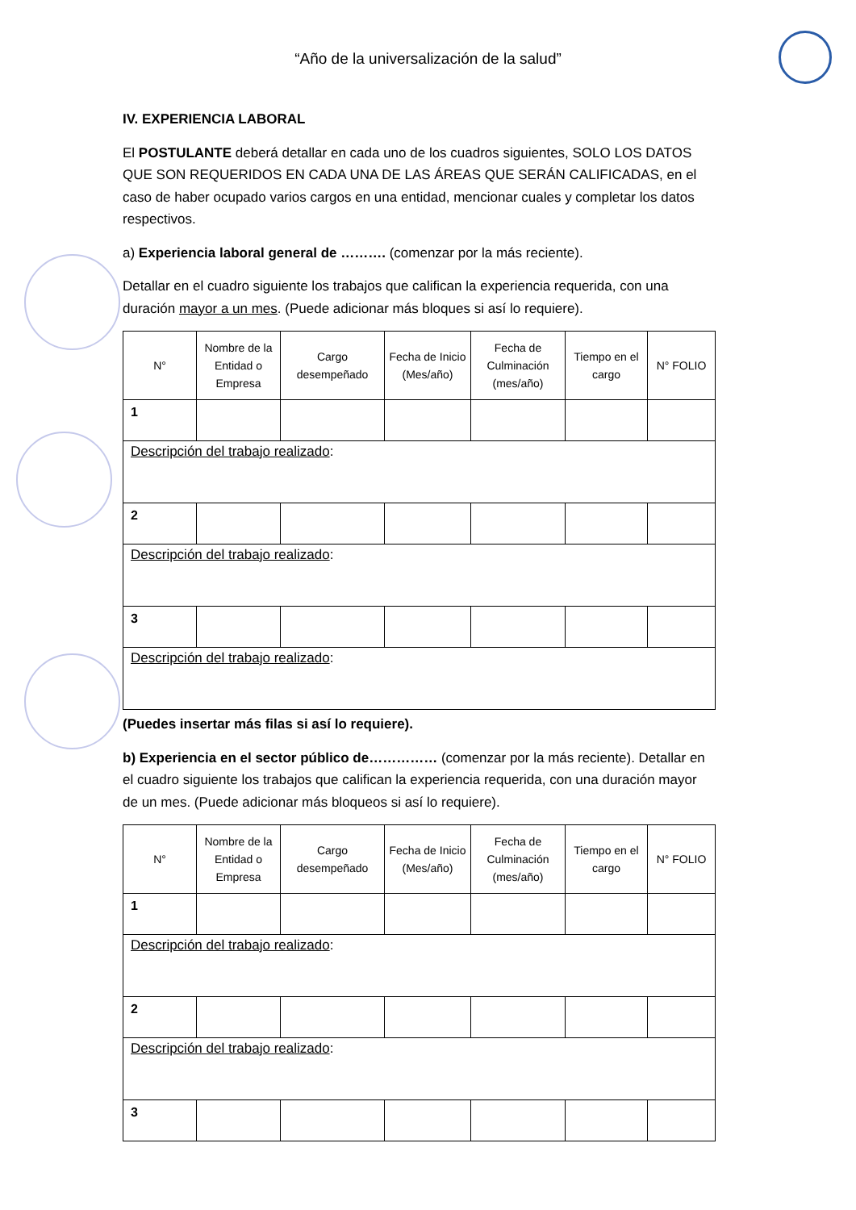“Año de la universalización de la salud”
IV. EXPERIENCIA LABORAL
El POSTULANTE deberá detallar en cada uno de los cuadros siguientes, SOLO LOS DATOS QUE SON REQUERIDOS EN CADA UNA DE LAS ÁREAS QUE SERÁN CALIFICADAS, en el caso de haber ocupado varios cargos en una entidad, mencionar cuales y completar los datos respectivos.
a) Experiencia laboral general de ………. (comenzar por la más reciente).
Detallar en el cuadro siguiente los trabajos que califican la experiencia requerida, con una duración mayor a un mes. (Puede adicionar más bloques si así lo requiere).
| N° | Nombre de la Entidad o Empresa | Cargo desempeñado | Fecha de Inicio (Mes/año) | Fecha de Culminación (mes/año) | Tiempo en el cargo | N° FOLIO |
| --- | --- | --- | --- | --- | --- | --- |
| 1 | | | | | | |
| Descripción del trabajo realizado : | | | | | | |
| 2 | | | | | | |
| Descripción del trabajo realizado : | | | | | | |
| 3 | | | | | | |
| Descripción del trabajo realizado : | | | | | | |
(Puedes insertar más filas si así lo requiere).
b) Experiencia en el sector público de…………… (comenzar por la más reciente). Detallar en el cuadro siguiente los trabajos que califican la experiencia requerida, con una duración mayor de un mes. (Puede adicionar más bloqueos si así lo requiere).
| N° | Nombre de la Entidad o Empresa | Cargo desempeñado | Fecha de Inicio (Mes/año) | Fecha de Culminación (mes/año) | Tiempo en el cargo | N° FOLIO |
| --- | --- | --- | --- | --- | --- | --- |
| 1 | | | | | | |
| Descripción del trabajo realizado : | | | | | | |
| 2 | | | | | | |
| Descripción del trabajo realizado : | | | | | | |
| 3 | | | | | | |